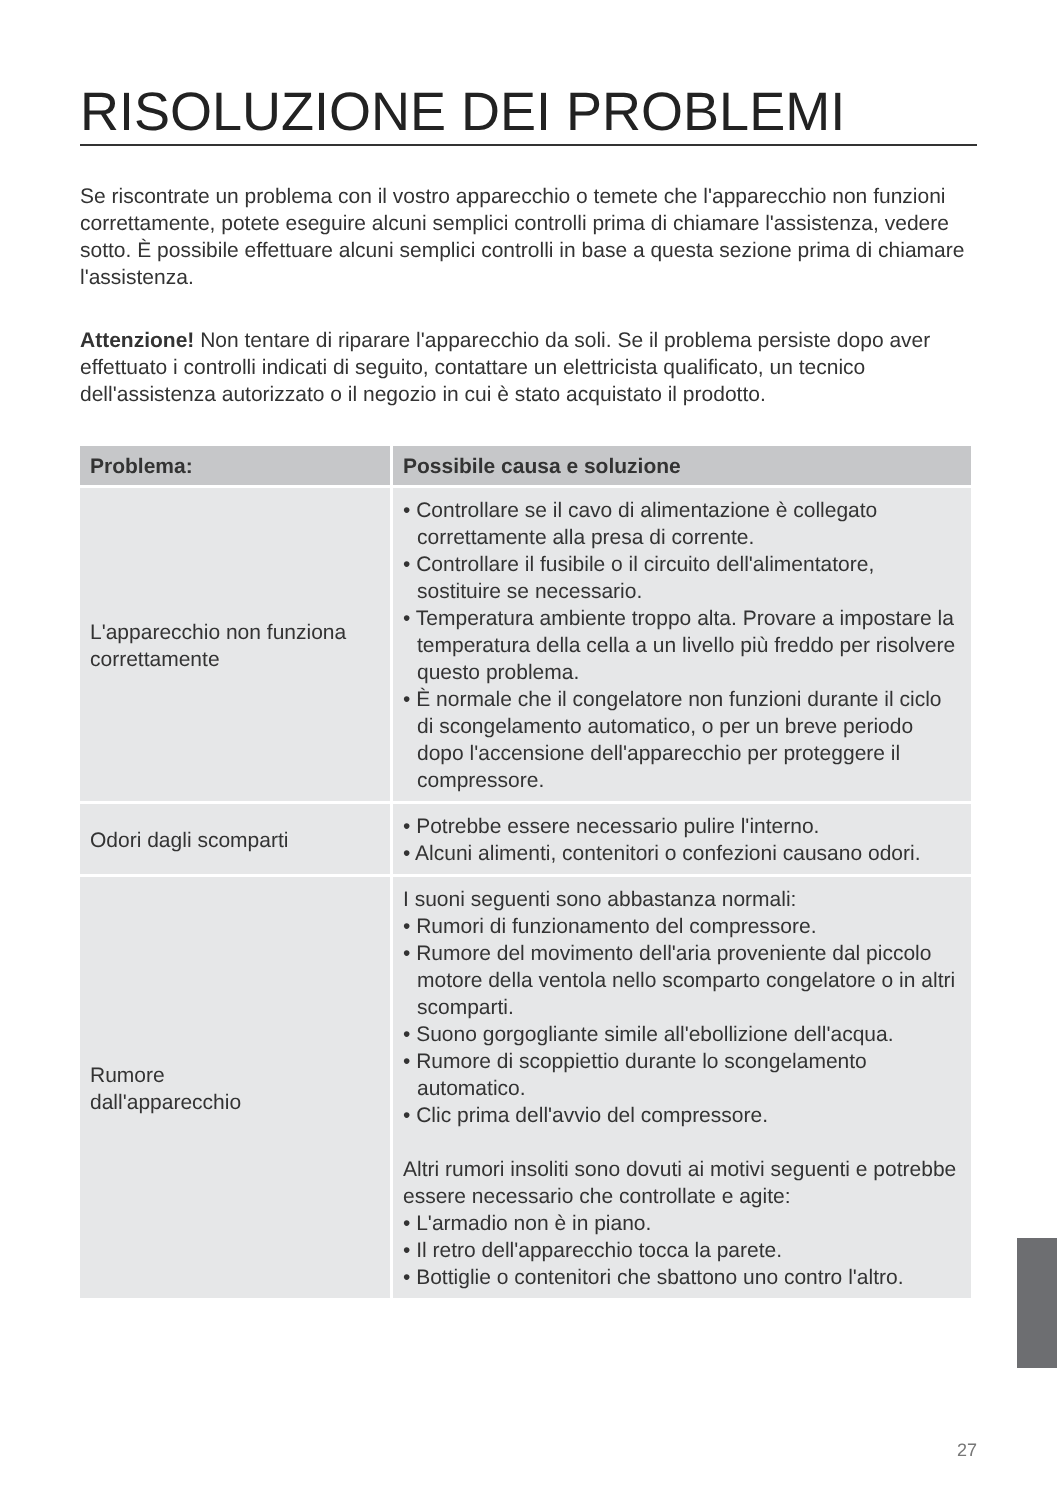RISOLUZIONE DEI PROBLEMI
Se riscontrate un problema con il vostro apparecchio o temete che l'apparecchio non funzioni correttamente, potete eseguire alcuni semplici controlli prima di chiamare l'assistenza, vedere sotto. È possibile effettuare alcuni semplici controlli in base a questa sezione prima di chiamare l'assistenza.
Attenzione! Non tentare di riparare l'apparecchio da soli. Se il problema persiste dopo aver effettuato i controlli indicati di seguito, contattare un elettricista qualificato, un tecnico dell'assistenza autorizzato o il negozio in cui è stato acquistato il prodotto.
| Problema: | Possibile causa e soluzione |
| --- | --- |
| L'apparecchio non funziona correttamente | • Controllare se il cavo di alimentazione è collegato correttamente alla presa di corrente. • Controllare il fusibile o il circuito dell'alimentatore, sostituire se necessario. • Temperatura ambiente troppo alta. Provare a impostare la temperatura della cella a un livello più freddo per risolvere questo problema. • È normale che il congelatore non funzioni durante il ciclo di scongelamento automatico, o per un breve periodo dopo l'accensione dell'apparecchio per proteggere il compressore. |
| Odori dagli scomparti | • Potrebbe essere necessario pulire l'interno. • Alcuni alimenti, contenitori o confezioni causano odori. |
| Rumore dall'apparecchio | I suoni seguenti sono abbastanza normali: • Rumori di funzionamento del compressore. • Rumore del movimento dell'aria proveniente dal piccolo motore della ventola nello scomparto congelatore o in altri scomparti. • Suono gorgogliante simile all'ebollizione dell'acqua. • Rumore di scoppiettio durante lo scongelamento automatico. • Clic prima dell'avvio del compressore. Altri rumori insoliti sono dovuti ai motivi seguenti e potrebbe essere necessario che controllate e agite: • L'armadio non è in piano. • Il retro dell'apparecchio tocca la parete. • Bottiglie o contenitori che sbattono uno contro l'altro. |
27